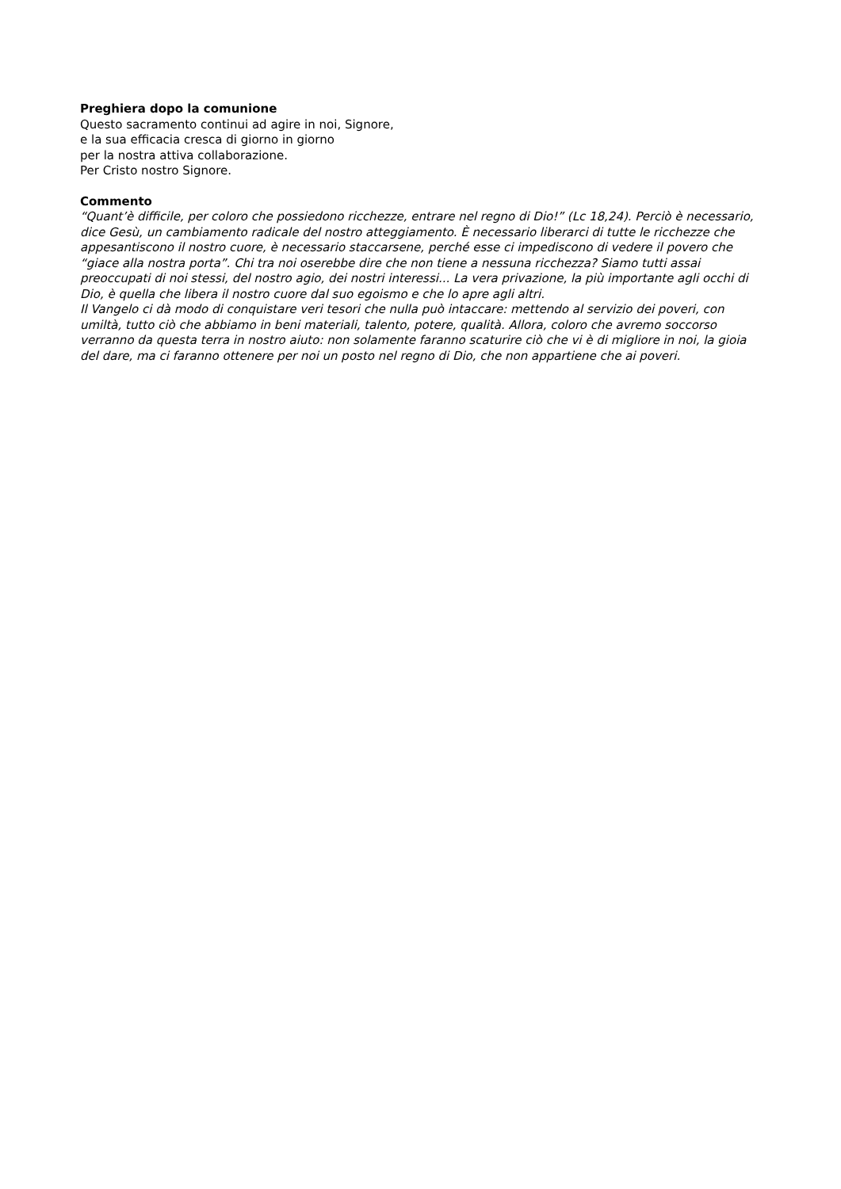Preghiera dopo la comunione
Questo sacramento continui ad agire in noi, Signore,
e la sua efficacia cresca di giorno in giorno
per la nostra attiva collaborazione.
Per Cristo nostro Signore.
Commento
“Quant’è difficile, per coloro che possiedono ricchezze, entrare nel regno di Dio!” (Lc 18,24). Perciò è necessario, dice Gesù, un cambiamento radicale del nostro atteggiamento. È necessario liberarci di tutte le ricchezze che appesantiscono il nostro cuore, è necessario staccarsene, perché esse ci impediscono di vedere il povero che “giace alla nostra porta”. Chi tra noi oserebbe dire che non tiene a nessuna ricchezza? Siamo tutti assai preoccupati di noi stessi, del nostro agio, dei nostri interessi... La vera privazione, la più importante agli occhi di Dio, è quella che libera il nostro cuore dal suo egoismo e che lo apre agli altri.
Il Vangelo ci dà modo di conquistare veri tesori che nulla può intaccare: mettendo al servizio dei poveri, con umiltà, tutto ciò che abbiamo in beni materiali, talento, potere, qualità. Allora, coloro che avremo soccorso verranno da questa terra in nostro aiuto: non solamente faranno scaturire ciò che vi è di migliore in noi, la gioia del dare, ma ci faranno ottenere per noi un posto nel regno di Dio, che non appartiene che ai poveri.